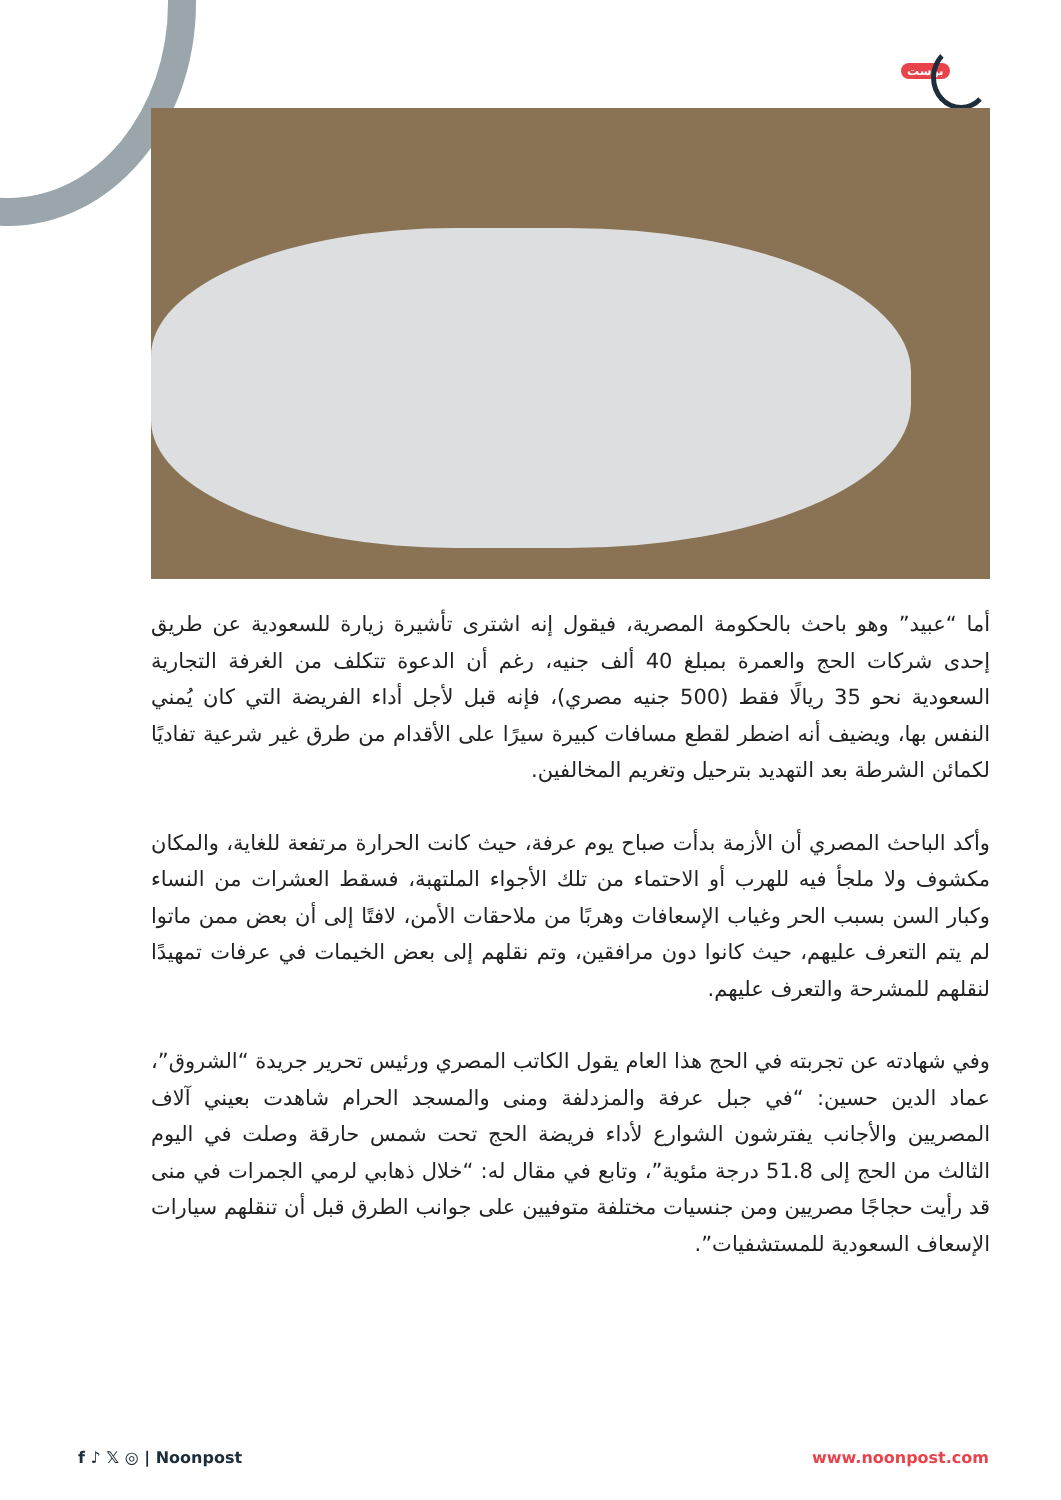بوست
أما “عبيد” وهو باحث بالحكومة المصرية، فيقول إنه اشترى تأشيرة زيارة للسعودية عن طريق إحدى شركات الحج والعمرة بمبلغ 40 ألف جنيه، رغم أن الدعوة تتكلف من الغرفة التجارية السعودية نحو 35 ريالًا فقط (500 جنيه مصري)، فإنه قبل لأجل أداء الفريضة التي كان يُمني النفس بها، ويضيف أنه اضطر لقطع مسافات كبيرة سيرًا على الأقدام من طرق غير شرعية تفاديًا لكمائن الشرطة بعد التهديد بترحيل وتغريم المخالفين.
وأكد الباحث المصري أن الأزمة بدأت صباح يوم عرفة، حيث كانت الحرارة مرتفعة للغاية، والمكان مكشوف ولا ملجأ فيه للهرب أو الاحتماء من تلك الأجواء الملتهبة، فسقط العشرات من النساء وكبار السن بسبب الحر وغياب الإسعافات وهربًا من ملاحقات الأمن، لافتًا إلى أن بعض ممن ماتوا لم يتم التعرف عليهم، حيث كانوا دون مرافقين، وتم نقلهم إلى بعض الخيمات في عرفات تمهيدًا لنقلهم للمشرحة والتعرف عليهم.
وفي شهادته عن تجربته في الحج هذا العام يقول الكاتب المصري ورئيس تحرير جريدة “الشروق”، عماد الدين حسين: “في جبل عرفة والمزدلفة ومنى والمسجد الحرام شاهدت بعيني آلاف المصريين والأجانب يفترشون الشوارع لأداء فريضة الحج تحت شمس حارقة وصلت في اليوم الثالث من الحج إلى 51.8 درجة مئوية”، وتابع في مقال له: “خلال ذهابي لرمي الجمرات في منى قد رأيت حجاجًا مصريين ومن جنسيات مختلفة متوفيين على جوانب الطرق قبل أن تنقلهم سيارات الإسعاف السعودية للمستشفيات”.
f ♪ 𝕏 ◎ | Noonpost www.noonpost.com